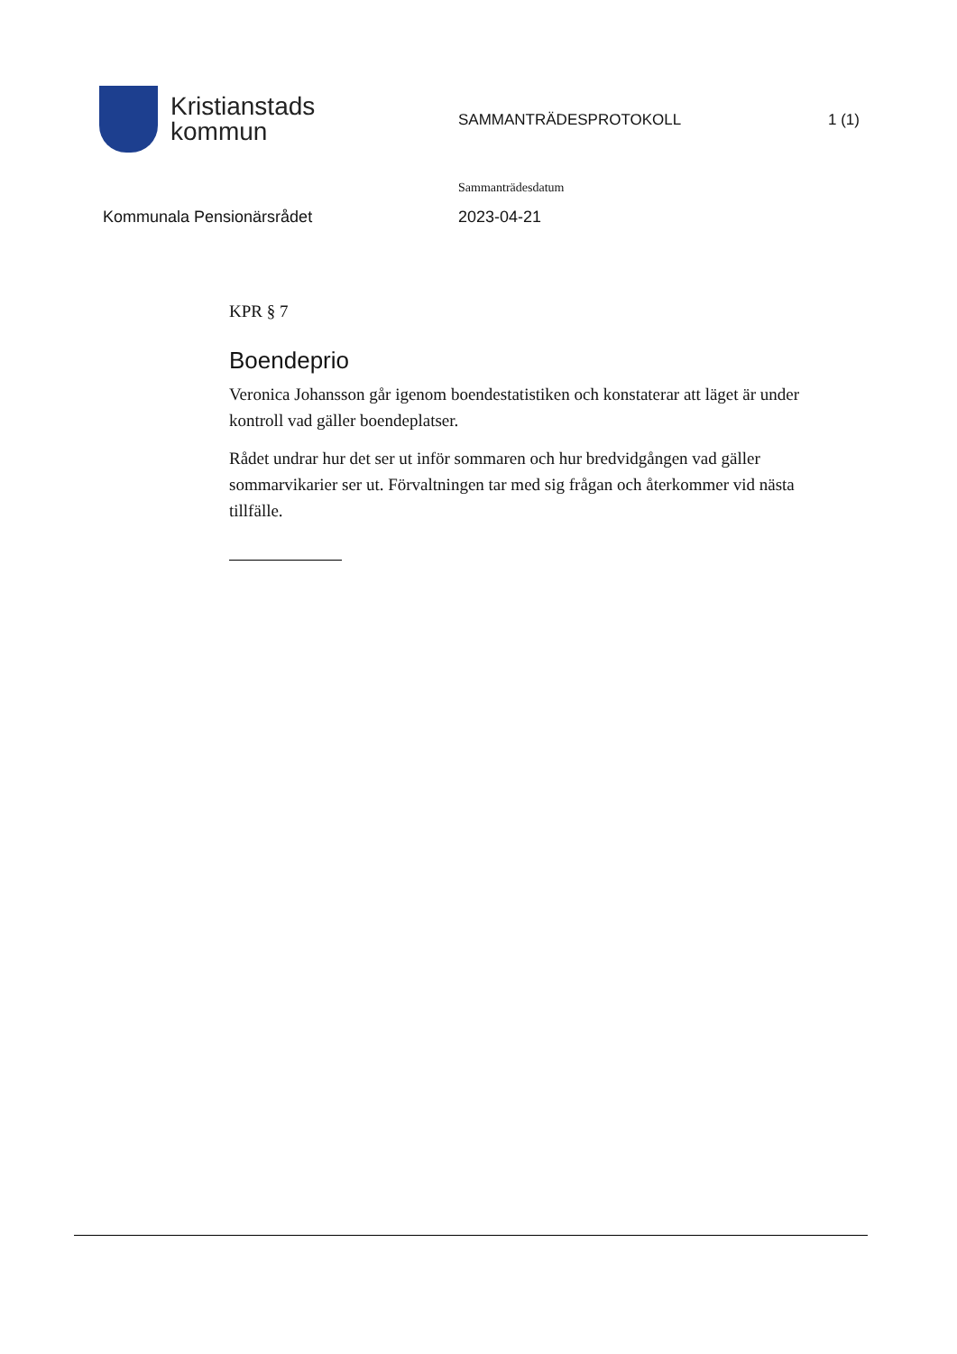Kristianstads
kommun
SAMMANTRÄDESPROTOKOLL 1 (1)
Kommunala Pensionärsrådet
Sammanträdesdatum
2023-04-21
KPR § 7
Boendeprio
Veronica Johansson går igenom boendestatistiken och konstaterar att läget är under kontroll vad gäller boendeplatser.
Rådet undrar hur det ser ut inför sommaren och hur bredvidgången vad gäller sommarvikarier ser ut. Förvaltningen tar med sig frågan och återkommer vid nästa tillfälle.